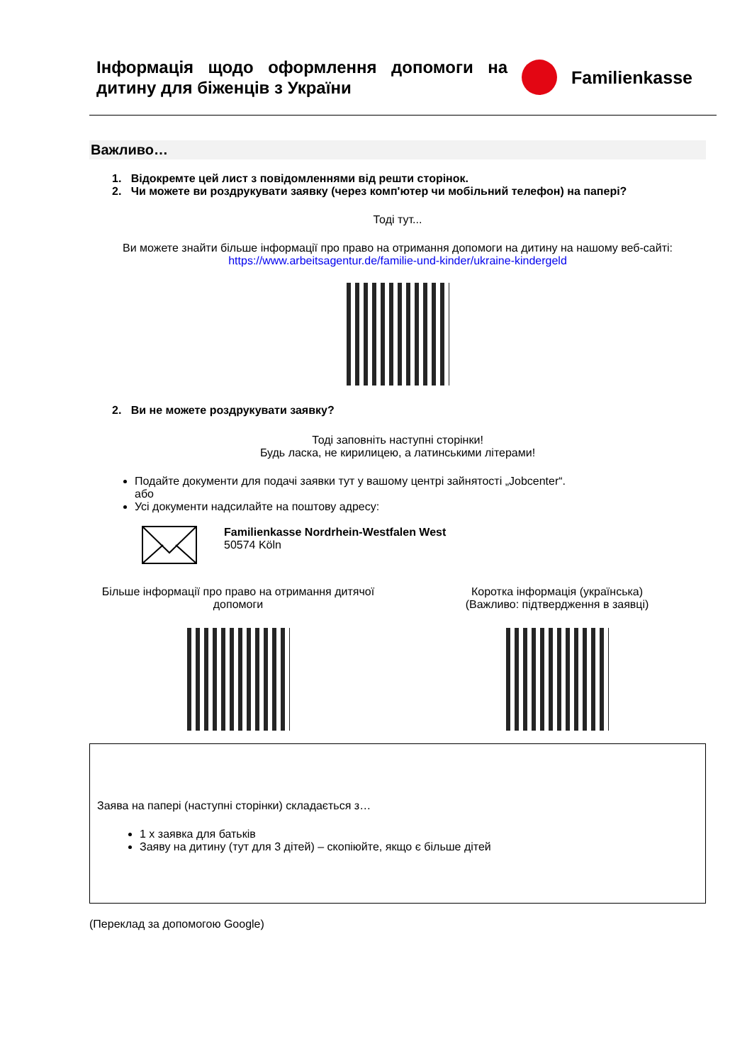Інформація щодо оформлення допомоги на дитину для біженців з України
Familienkasse
Важливо…
1. Відокремте цей лист з повідомленнями від решти сторінок.
2. Чи можете ви роздрукувати заявку (через комп'ютер чи мобільний телефон) на папері?
Тоді тут...
Ви можете знайти більше інформації про право на отримання допомоги на дитину на нашому веб-сайті:
https://www.arbeitsagentur.de/familie-und-kinder/ukraine-kindergeld
2. Ви не можете роздрукувати заявку?
Тоді заповніть наступні сторінки!
Будь ласка, не кирилицею, а латинськими літерами!
Подайте документи для подачі заявки тут у вашому центрі зайнятості „Jobcenter“.
або
Усі документи надсилайте на поштову адресу:
Familienkasse Nordrhein-Westfalen West
50574 Köln
Більше інформації про право на отримання дитячої допомоги
Коротка інформація (українська)
(Важливо: підтвердження в заявці)
Заява на папері (наступні сторінки) складається з…
1 x заявка для батьків
Заяву на дитину (тут для 3 дітей) – скопіюйте, якщо є більше дітей
(Переклад за допомогою Google)